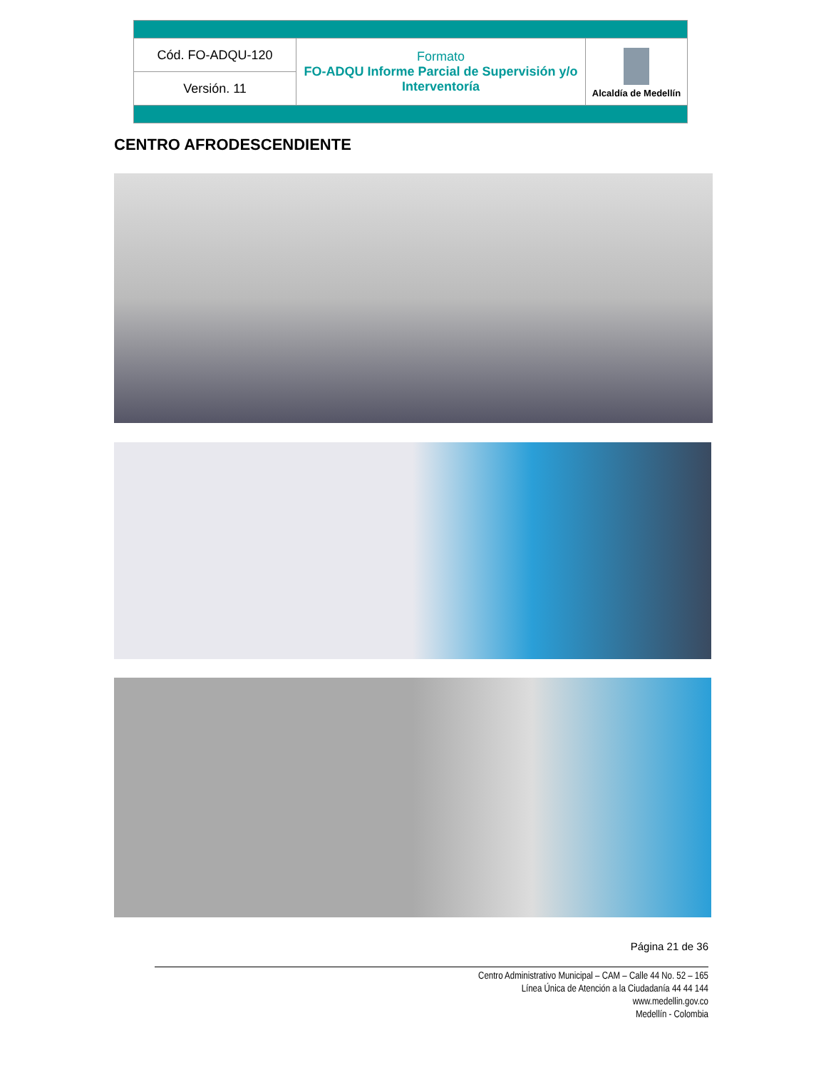| Cód. FO-ADQU-120 | Formato FO-ADQU Informe Parcial de Supervisión y/o Interventoría | Alcaldía de Medellín |
| Versión. 11 | | |
CENTRO AFRODESCENDIENTE
Página 21 de 36
Centro Administrativo Municipal – CAM – Calle 44 No. 52 – 165
Línea Única de Atención a la Ciudadanía 44 44 144
www.medellin.gov.co
Medellín - Colombia